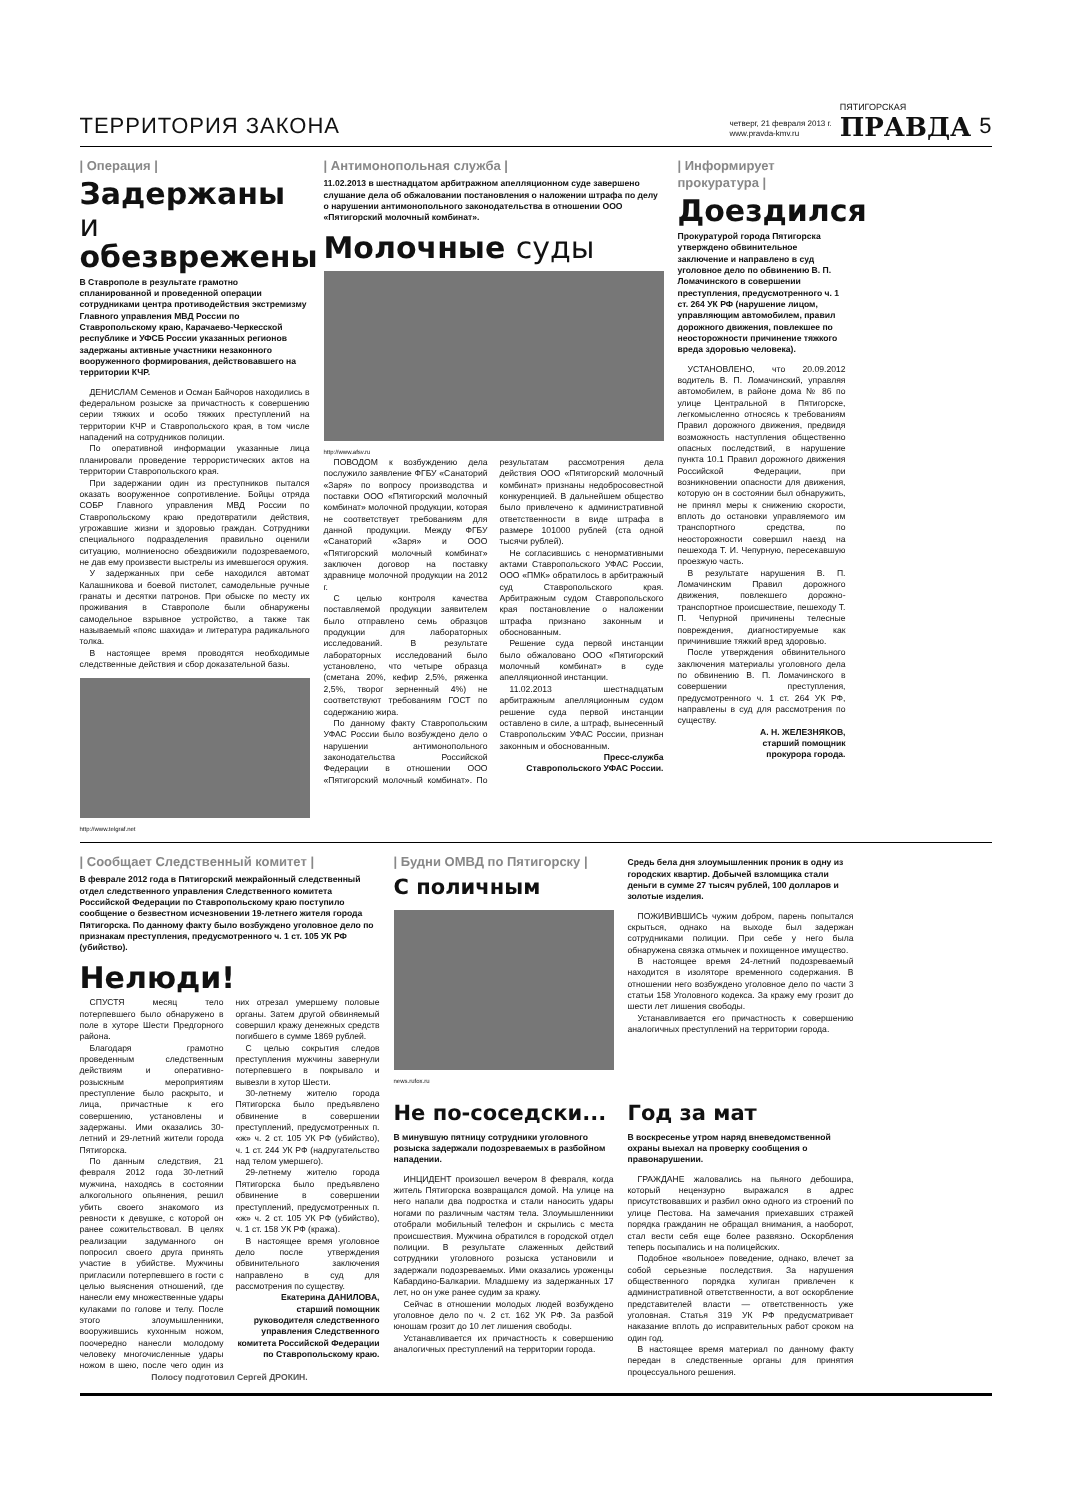ТЕРРИТОРИЯ ЗАКОНА
четверг, 21 февраля 2013 г.
www.pravda-kmv.ru
ПЯТИГОРСКАЯ
ПРАВДА
5
| Операция |
Задержаны и обезврежены
В Ставрополе в результате грамотно спланированной и проведенной операции сотрудниками центра противодействия экстремизму Главного управления МВД России по Ставропольскому краю, Карачаево-Черкесской республике и УФСБ России указанных регионов задержаны активные участники незаконного вооруженного формирования, действовавшего на территории КЧР.
ДЕНИСЛАМ Семенов и Осман Байчоров находились в федеральном розыске за причастность к совершению серии тяжких и особо тяжких преступлений на территории КЧР и Ставропольского края, в том числе нападений на сотрудников полиции.
По оперативной информации указанные лица планировали проведение террористических актов на территории Ставропольского края.
При задержании один из преступников пытался оказать вооруженное сопротивление. Бойцы отряда СОБР Главного управления МВД России по Ставропольскому краю предотвратили действия, угрожавшие жизни и здоровью граждан. Сотрудники специального подразделения правильно оценили ситуацию, молниеносно обездвижили подозреваемого, не дав ему произвести выстрелы из имевшегося оружия.
У задержанных при себе находился автомат Калашникова и боевой пистолет, самодельные ручные гранаты и десятки патронов. При обыске по месту их проживания в Ставрополе были обнаружены самодельное взрывное устройство, а также так называемый «пояс шахида» и литература радикального толка.
В настоящее время проводятся необходимые следственные действия и сбор доказательной базы.
http://www.telgraf.net
| Антимонопольная служба |
11.02.2013 в шестнадцатом арбитражном апелляционном суде завершено слушание дела об обжаловании постановления о наложении штрафа по делу о нарушении антимонопольного законодательства в отношении ООО «Пятигорский молочный комбинат».
Молочные суды
http://www.afsv.ru
ПОВОДОМ к возбуждению дела послужило заявление ФГБУ «Санаторий «Заря» по вопросу производства и поставки ООО «Пятигорский молочный комбинат» молочной продукции, которая не соответствует требованиям для данной продукции. Между ФГБУ «Санаторий «Заря» и ООО «Пятигорский молочный комбинат» заключен договор на поставку здравнице молочной продукции на 2012 г.
С целью контроля качества поставляемой продукции заявителем было отправлено семь образцов продукции для лабораторных исследований. В результате лабораторных исследований было установлено, что четыре образца (сметана 20%, кефир 2,5%, ряженка 2,5%, творог зерненный 4%) не соответствуют требованиям ГОСТ по содержанию жира.
По данному факту Ставропольским УФАС России было возбуждено дело о нарушении антимонопольного законодательства Российской Федерации в отношении ООО «Пятигорский молочный комбинат». По результатам рассмотрения дела действия ООО «Пятигорский молочный комбинат» признаны недобросовестной конкуренцией. В дальнейшем общество было привлечено к административной ответственности в виде штрафа в размере 101000 рублей (ста одной тысячи рублей).
Не согласившись с ненормативными актами Ставропольского УФАС России, ООО «ПМК» обратилось в арбитражный суд Ставропольского края. Арбитражным судом Ставропольского края постановление о наложении штрафа признано законным и обоснованным.
Решение суда первой инстанции было обжаловано ООО «Пятигорский молочный комбинат» в суде апелляционной инстанции.
11.02.2013 шестнадцатым арбитражным апелляционным судом решение суда первой инстанции оставлено в силе, а штраф, вынесенный Ставропольским УФАС России, признан законным и обоснованным.
Пресс-служба
Ставропольского УФАС России.
| Информирует прокуратура |
Доездился
Прокуратурой города Пятигорска утверждено обвинительное заключение и направлено в суд уголовное дело по обвинению В. П. Ломачинского в совершении преступления, предусмотренного ч. 1 ст. 264 УК РФ (нарушение лицом, управляющим автомобилем, правил дорожного движения, повлекшее по неосторожности причинение тяжкого вреда здоровью человека).
УСТАНОВЛЕНО, что 20.09.2012 водитель В. П. Ломачинский, управляя автомобилем, в районе дома № 86 по улице Центральной в Пятигорске, легкомысленно относясь к требованиям Правил дорожного движения, предвидя возможность наступления общественно опасных последствий, в нарушение пункта 10.1 Правил дорожного движения Российской Федерации, при возникновении опасности для движения, которую он в состоянии был обнаружить, не принял меры к снижению скорости, вплоть до остановки управляемого им транспортного средства, по неосторожности совершил наезд на пешехода Т. И. Чепурную, пересекавшую проезжую часть.
В результате нарушения В. П. Ломачинским Правил дорожного движения, повлекшего дорожно-транспортное происшествие, пешеходу Т. П. Чепурной причинены телесные повреждения, диагностируемые как причинившие тяжкий вред здоровью.
После утверждения обвинительного заключения материалы уголовного дела по обвинению В. П. Ломачинского в совершении преступления, предусмотренного ч. 1 ст. 264 УК РФ, направлены в суд для рассмотрения по существу.
А. Н. ЖЕЛЕЗНЯКОВ,
старший помощник
прокурора города.
| Сообщает Следственный комитет |
В феврале 2012 года в Пятигорский межрайонный следственный отдел следственного управления Следственного комитета Российской Федерации по Ставропольскому краю поступило сообщение о безвестном исчезновении 19-летнего жителя города Пятигорска. По данному факту было возбуждено уголовное дело по признакам преступления, предусмотренного ч. 1 ст. 105 УК РФ (убийство).
Нелюди!
СПУСТЯ месяц тело потерпевшего было обнаружено в поле в хуторе Шести Предгорного района.
Благодаря грамотно проведенным следственным действиям и оперативно-розыскным мероприятиям преступление было раскрыто, и лица, причастные к его совершению, установлены и задержаны. Ими оказались 30-летний и 29-летний жители города Пятигорска.
По данным следствия, 21 февраля 2012 года 30-летний мужчина, находясь в состоянии алкогольного опьянения, решил убить своего знакомого из ревности к девушке, с которой он ранее сожительствовал. В целях реализации задуманного он попросил своего друга принять участие в убийстве. Мужчины пригласили потерпевшего в гости с целью выяснения отношений, где нанесли ему множественные удары кулаками по голове и телу. После этого злоумышленники, вооружившись кухонным ножом, поочередно нанесли молодому человеку многочисленные удары ножом в шею, после чего один из них отрезал умершему половые органы. Затем другой обвиняемый совершил кражу денежных средств погибшего в сумме 1869 рублей.
С целью сокрытия следов преступления мужчины завернули потерпевшего в покрывало и вывезли в хутор Шести.
30-летнему жителю города Пятигорска было предъявлено обвинение в совершении преступлений, предусмотренных п. «ж» ч. 2 ст. 105 УК РФ (убийство), ч. 1 ст. 244 УК РФ (надругательство над телом умершего).
29-летнему жителю города Пятигорска было предъявлено обвинение в совершении преступлений, предусмотренных п. «ж» ч. 2 ст. 105 УК РФ (убийство), ч. 1 ст. 158 УК РФ (кража).
В настоящее время уголовное дело после утверждения обвинительного заключения направлено в суд для рассмотрения по существу.
Екатерина ДАНИЛОВА,
старший помощник руководителя следственного управления Следственного комитета Российской Федерации по Ставропольскому краю.
Полосу подготовил Сергей ДРОКИН.
| Будни ОМВД по Пятигорску |
С поличным
news.rufox.ru
Средь бела дня злоумышленник проник в одну из городских квартир. Добычей взломщика стали деньги в сумме 27 тысяч рублей, 100 долларов и золотые изделия.
ПОЖИВИВШИСЬ чужим добром, парень попытался скрыться, однако на выходе был задержан сотрудниками полиции. При себе у него была обнаружена связка отмычек и похищенное имущество.
В настоящее время 24-летний подозреваемый находится в изоляторе временного содержания. В отношении него возбуждено уголовное дело по части 3 статьи 158 Уголовного кодекса. За кражу ему грозит до шести лет лишения свободы.
Устанавливается его причастность к совершению аналогичных преступлений на территории города.
Не по-соседски...
В минувшую пятницу сотрудники уголовного розыска задержали подозреваемых в разбойном нападении.
ИНЦИДЕНТ произошел вечером 8 февраля, когда житель Пятигорска возвращался домой. На улице на него напали два подростка и стали наносить удары ногами по различным частям тела. Злоумышленники отобрали мобильный телефон и скрылись с места происшествия. Мужчина обратился в городской отдел полиции. В результате слаженных действий сотрудники уголовного розыска установили и задержали подозреваемых. Ими оказались уроженцы Кабардино-Балкарии. Младшему из задержанных 17 лет, но он уже ранее судим за кражу.
Сейчас в отношении молодых людей возбуждено уголовное дело по ч. 2 ст. 162 УК РФ. За разбой юношам грозит до 10 лет лишения свободы.
Устанавливается их причастность к совершению аналогичных преступлений на территории города.
Год за мат
В воскресенье утром наряд вневедомственной охраны выехал на проверку сообщения о правонарушении.
ГРАЖДАНЕ жаловались на пьяного дебошира, который нецензурно выражался в адрес присутствовавших и разбил окно одного из строений по улице Пестова. На замечания приехавших стражей порядка гражданин не обращал внимания, а наоборот, стал вести себя еще более развязно. Оскорбления теперь посыпались и на полицейских.
Подобное «вольное» поведение, однако, влечет за собой серьезные последствия. За нарушения общественного порядка хулиган привлечен к административной ответственности, а вот оскорбление представителей власти — ответственность уже уголовная. Статья 319 УК РФ предусматривает наказание вплоть до исправительных работ сроком на один год.
В настоящее время материал по данному факту передан в следственные органы для принятия процессуального решения.